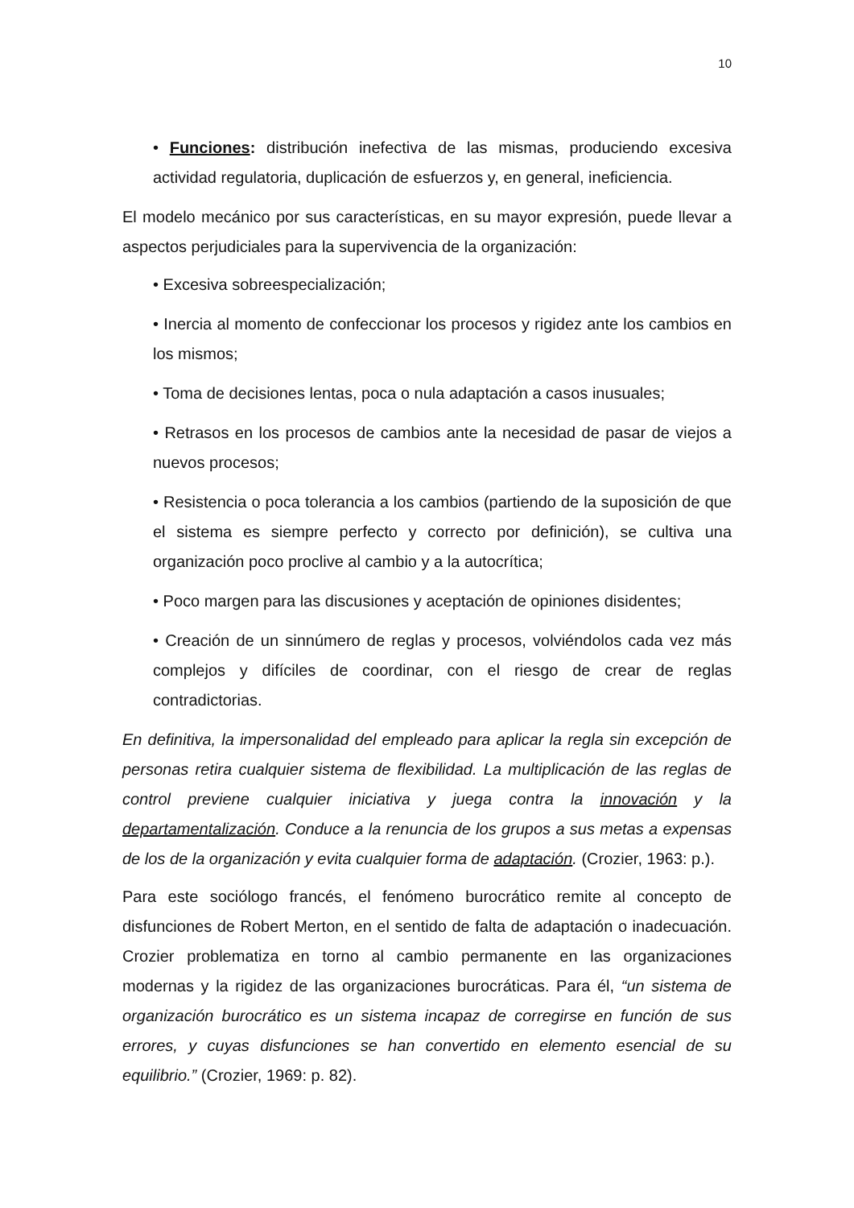10
• Funciones: distribución inefectiva de las mismas, produciendo excesiva actividad regulatoria, duplicación de esfuerzos y, en general, ineficiencia.
El modelo mecánico por sus características, en su mayor expresión, puede llevar a aspectos perjudiciales para la supervivencia de la organización:
• Excesiva sobreespecialización;
• Inercia al momento de confeccionar los procesos y rigidez ante los cambios en los mismos;
• Toma de decisiones lentas, poca o nula adaptación a casos inusuales;
• Retrasos en los procesos de cambios ante la necesidad de pasar de viejos a nuevos procesos;
• Resistencia o poca tolerancia a los cambios (partiendo de la suposición de que el sistema es siempre perfecto y correcto por definición), se cultiva una organización poco proclive al cambio y a la autocrítica;
• Poco margen para las discusiones y aceptación de opiniones disidentes;
• Creación de un sinnúmero de reglas y procesos, volviéndolos cada vez más complejos y difíciles de coordinar, con el riesgo de crear de reglas contradictorias.
En definitiva, la impersonalidad del empleado para aplicar la regla sin excepción de personas retira cualquier sistema de flexibilidad. La multiplicación de las reglas de control previene cualquier iniciativa y juega contra la innovación y la departamentalización. Conduce a la renuncia de los grupos a sus metas a expensas de los de la organización y evita cualquier forma de adaptación. (Crozier, 1963: p.).
Para este sociólogo francés, el fenómeno burocrático remite al concepto de disfunciones de Robert Merton, en el sentido de falta de adaptación o inadecuación. Crozier problematiza en torno al cambio permanente en las organizaciones modernas y la rigidez de las organizaciones burocráticas. Para él, “un sistema de organización burocrático es un sistema incapaz de corregirse en función de sus errores, y cuyas disfunciones se han convertido en elemento esencial de su equilibrio.” (Crozier, 1969: p. 82).